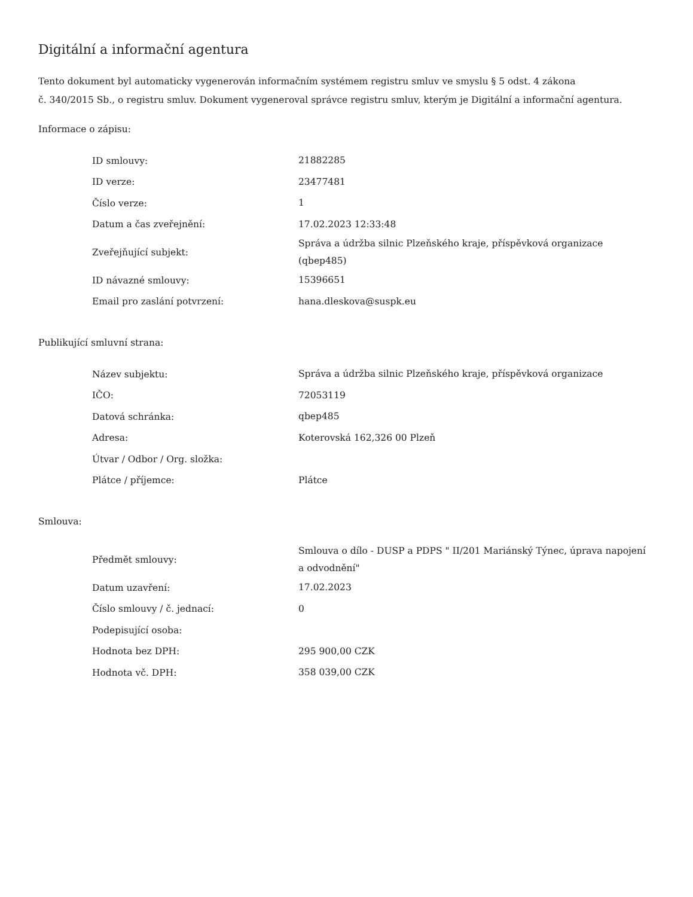Digitální a informační agentura
Tento dokument byl automaticky vygenerován informačním systémem registru smluv ve smyslu § 5 odst. 4 zákona
č. 340/2015 Sb., o registru smluv. Dokument vygeneroval správce registru smluv, kterým je Digitální a informační agentura.
Informace o zápisu:
| ID smlouvy: | 21882285 |
| ID verze: | 23477481 |
| Číslo verze: | 1 |
| Datum a čas zveřejnění: | 17.02.2023 12:33:48 |
| Zveřejňující subjekt: | Správa a údržba silnic Plzeňského kraje, příspěvková organizace (qbep485) |
| ID návazné smlouvy: | 15396651 |
| Email pro zaslání potvrzení: | hana.dleskova@suspk.eu |
Publikující smluvní strana:
| Název subjektu: | Správa a údržba silnic Plzeňského kraje, příspěvková organizace |
| IČO: | 72053119 |
| Datová schránka: | qbep485 |
| Adresa: | Koterovská 162,326 00 Plzeň |
| Útvar / Odbor / Org. složka: | |
| Plátce / příjemce: | Plátce |
Smlouva:
| Předmět smlouvy: | Smlouva o dílo - DUSP a PDPS " II/201 Mariánský Týnec, úprava napojení a odvodnění" |
| Datum uzavření: | 17.02.2023 |
| Číslo smlouvy / č. jednací: | 0 |
| Podepisující osoba: | |
| Hodnota bez DPH: | 295 900,00 CZK |
| Hodnota vč. DPH: | 358 039,00 CZK |